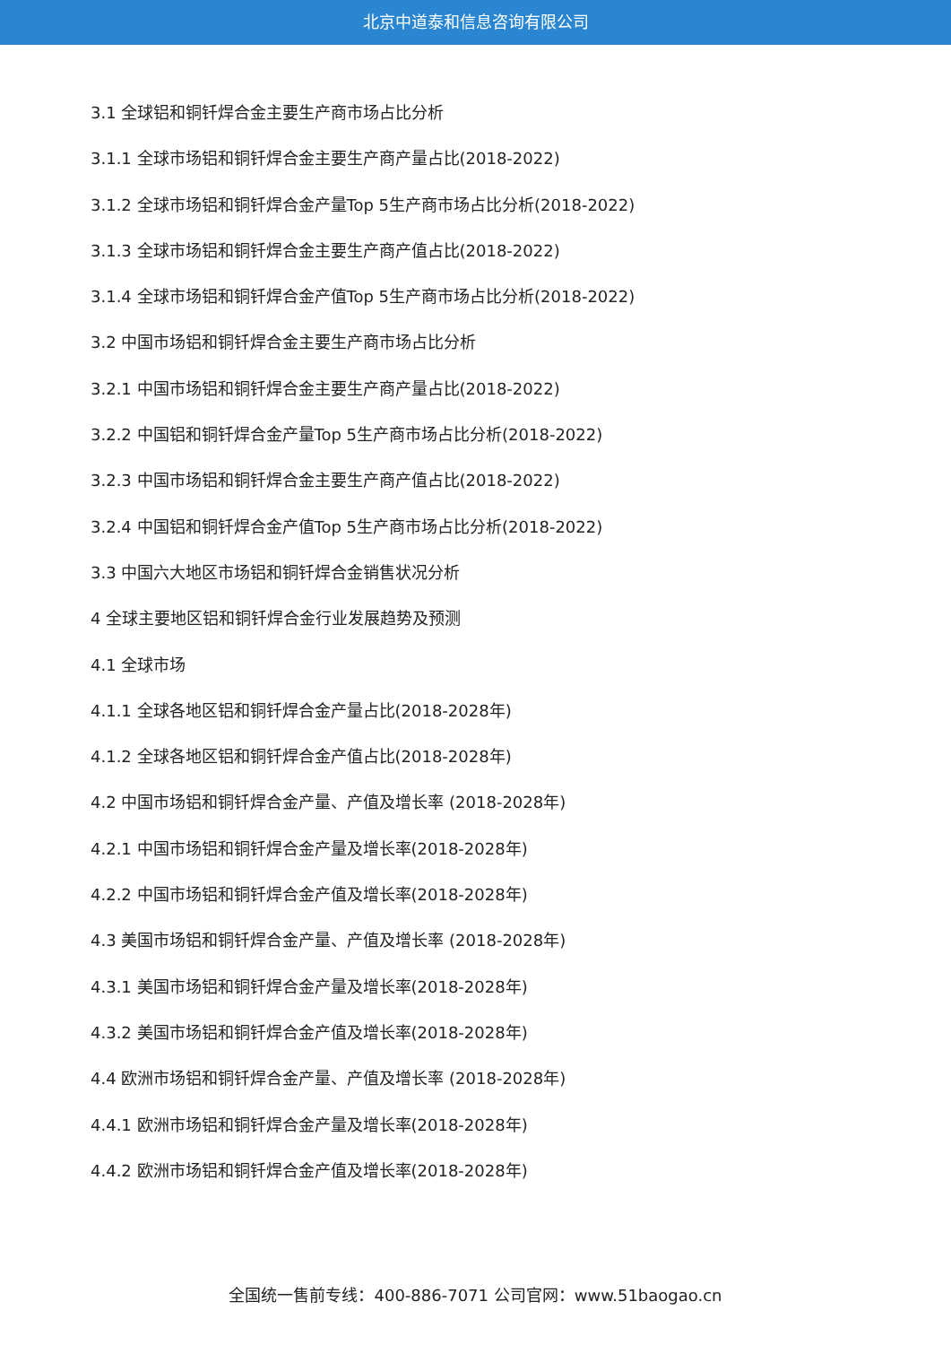北京中道泰和信息咨询有限公司
3.1 全球铝和铜钎焊合金主要生产商市场占比分析
3.1.1 全球市场铝和铜钎焊合金主要生产商产量占比(2018-2022)
3.1.2 全球市场铝和铜钎焊合金产量Top 5生产商市场占比分析(2018-2022)
3.1.3 全球市场铝和铜钎焊合金主要生产商产值占比(2018-2022)
3.1.4 全球市场铝和铜钎焊合金产值Top 5生产商市场占比分析(2018-2022)
3.2 中国市场铝和铜钎焊合金主要生产商市场占比分析
3.2.1 中国市场铝和铜钎焊合金主要生产商产量占比(2018-2022)
3.2.2 中国铝和铜钎焊合金产量Top 5生产商市场占比分析(2018-2022)
3.2.3 中国市场铝和铜钎焊合金主要生产商产值占比(2018-2022)
3.2.4 中国铝和铜钎焊合金产值Top 5生产商市场占比分析(2018-2022)
3.3 中国六大地区市场铝和铜钎焊合金销售状况分析
4 全球主要地区铝和铜钎焊合金行业发展趋势及预测
4.1 全球市场
4.1.1 全球各地区铝和铜钎焊合金产量占比(2018-2028年)
4.1.2 全球各地区铝和铜钎焊合金产值占比(2018-2028年)
4.2 中国市场铝和铜钎焊合金产量、产值及增长率 (2018-2028年)
4.2.1 中国市场铝和铜钎焊合金产量及增长率(2018-2028年)
4.2.2 中国市场铝和铜钎焊合金产值及增长率(2018-2028年)
4.3 美国市场铝和铜钎焊合金产量、产值及增长率 (2018-2028年)
4.3.1 美国市场铝和铜钎焊合金产量及增长率(2018-2028年)
4.3.2 美国市场铝和铜钎焊合金产值及增长率(2018-2028年)
4.4 欧洲市场铝和铜钎焊合金产量、产值及增长率 (2018-2028年)
4.4.1 欧洲市场铝和铜钎焊合金产量及增长率(2018-2028年)
4.4.2 欧洲市场铝和铜钎焊合金产值及增长率(2018-2028年)
全国统一售前专线：400-886-7071 公司官网：www.51baogao.cn